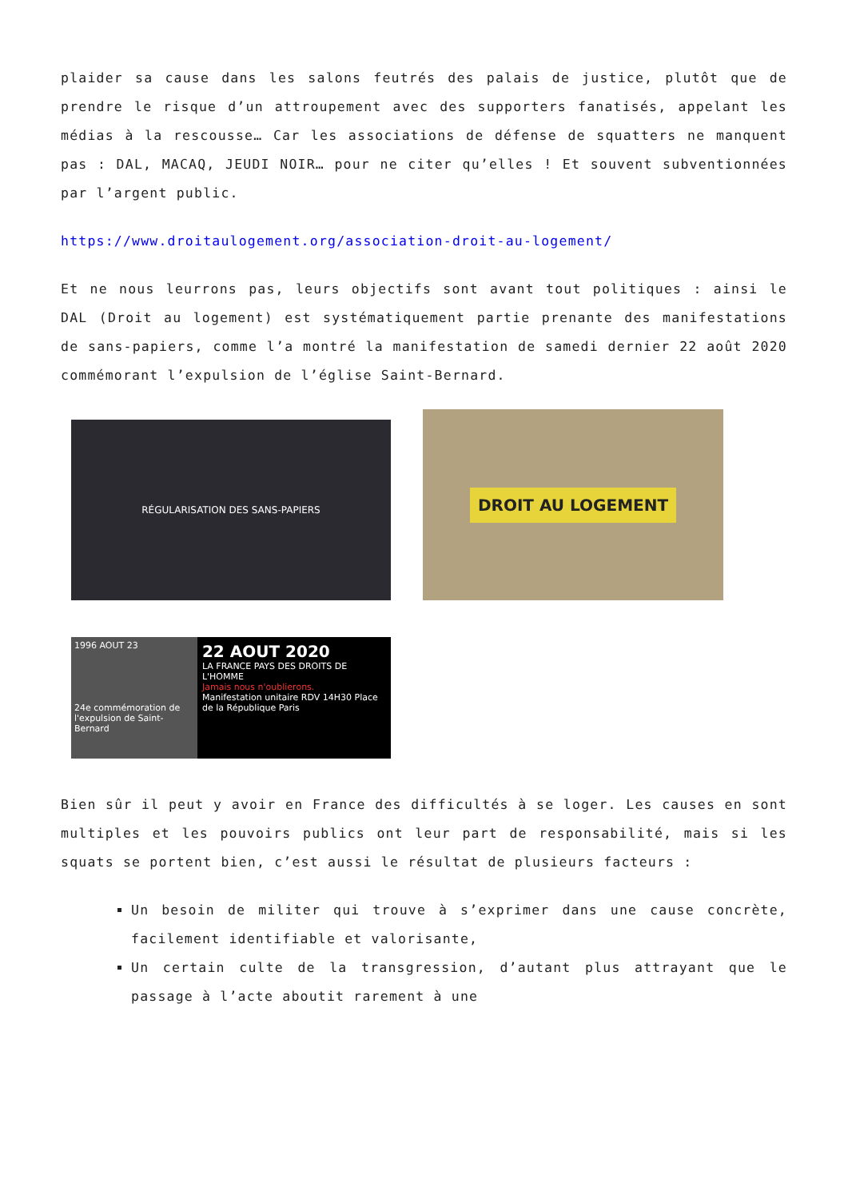plaider sa cause dans les salons feutrés des palais de justice, plutôt que de prendre le risque d’un attroupement avec des supporters fanatisés, appelant les médias à la rescousse… Car les associations de défense de squatters ne manquent pas : DAL, MACAQ, JEUDI NOIR… pour ne citer qu’elles ! Et souvent subventionnées par l’argent public.
https://www.droitaulogement.org/association-droit-au-logement/
Et ne nous leurrons pas, leurs objectifs sont avant tout politiques : ainsi le DAL (Droit au logement) est systématiquement partie prenante des manifestations de sans-papiers, comme l’a montré la manifestation de samedi dernier 22 août 2020 commémorant l’expulsion de l’église Saint-Bernard.
RÉGULARISATION DES SANS-PAPIERS
DROIT AU LOGEMENT
1996 AOUT 23
24e commémoration de l'expulsion de Saint-Bernard
22 AOUT 2020
LA FRANCE PAYS DES DROITS DE L'HOMME
Jamais nous n'oublierons.
Manifestation unitaire RDV 14H30 Place de la République Paris
Bien sûr il peut y avoir en France des difficultés à se loger. Les causes en sont multiples et les pouvoirs publics ont leur part de responsabilité, mais si les squats se portent bien, c’est aussi le résultat de plusieurs facteurs :
Un besoin de militer qui trouve à s’exprimer dans une cause concrète, facilement identifiable et valorisante,
Un certain culte de la transgression, d’autant plus attrayant que le passage à l’acte aboutit rarement à une